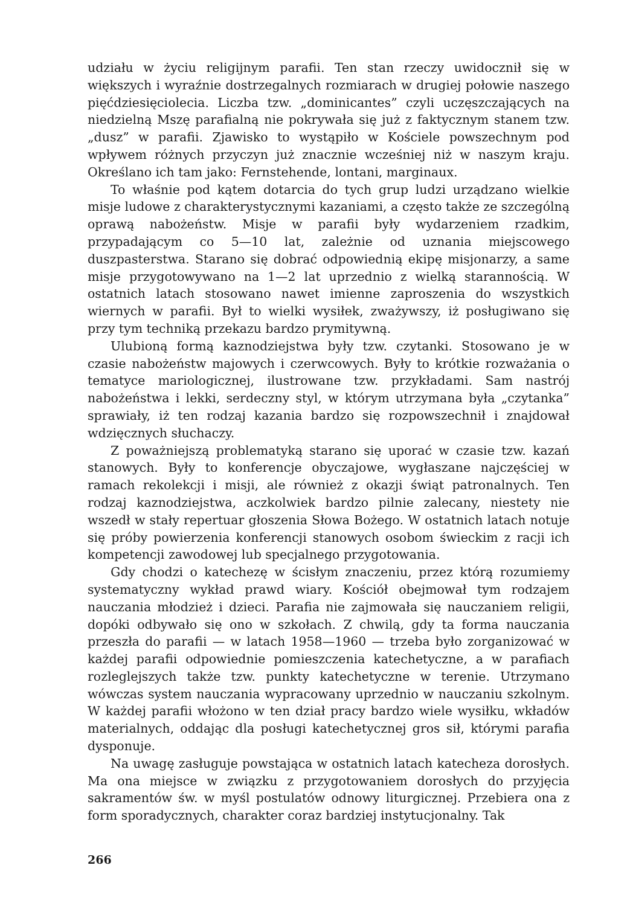udziału w życiu religijnym parafii. Ten stan rzeczy uwidocznił się w większych i wyraźnie dostrzegalnych rozmiarach w drugiej połowie naszego pięćdziesięciolecia. Liczba tzw. „dominicantes” czyli uczęszczających na niedzielną Mszę parafialną nie pokrywała się już z faktycznym stanem tzw. „dusz” w parafii. Zjawisko to wystąpiło w Kościele powszechnym pod wpływem różnych przyczyn już znacznie wcześniej niż w naszym kraju. Określano ich tam jako: Fernstehende, lontani, marginaux.
To właśnie pod kątem dotarcia do tych grup ludzi urządzano wielkie misje ludowe z charakterystycznymi kazaniami, a często także ze szczególną oprawą nabożeństw. Misje w parafii były wydarzeniem rzadkim, przypadającym co 5—10 lat, zależnie od uznania miejscowego duszpasterstwa. Starano się dobrać odpowiednią ekipę misjonarzy, a same misje przygotowywano na 1—2 lat uprzednio z wielką starannością. W ostatnich latach stosowano nawet imienne zaproszenia do wszystkich wiernych w parafii. Był to wielki wysiłek, zważywszy, iż posługiwano się przy tym techniką przekazu bardzo prymitywną.
Ulubioną formą kaznodziejstwa były tzw. czytanki. Stosowano je w czasie nabożeństw majowych i czerwcowych. Były to krótkie rozważania o tematyce mariologicznej, ilustrowane tzw. przykładami. Sam nastrój nabożeństwa i lekki, serdeczny styl, w którym utrzymana była „czytanka” sprawiały, iż ten rodzaj kazania bardzo się rozpowszechnił i znajdował wdzięcznych słuchaczy.
Z poważniejszą problematyką starano się uporać w czasie tzw. kazań stanowych. Były to konferencje obyczajowe, wygłaszane najczęściej w ramach rekolekcji i misji, ale również z okazji świąt patronalnych. Ten rodzaj kaznodziejstwa, aczkolwiek bardzo pilnie zalecany, niestety nie wszedł w stały repertuar głoszenia Słowa Bożego. W ostatnich latach notuje się próby powierzenia konferencji stanowych osobom świeckim z racji ich kompetencji zawodowej lub specjalnego przygotowania.
Gdy chodzi o katechezę w ścisłym znaczeniu, przez którą rozumiemy systematyczny wykład prawd wiary. Kościół obejmował tym rodzajem nauczania młodzież i dzieci. Parafia nie zajmowała się nauczaniem religii, dopóki odbywało się ono w szkołach. Z chwilą, gdy ta forma nauczania przeszła do parafii — w latach 1958—1960 — trzeba było zorganizować w każdej parafii odpowiednie pomieszczenia katechetyczne, a w parafiach rozleglejszych także tzw. punkty katechetyczne w terenie. Utrzymano wówczas system nauczania wypracowany uprzednio w nauczaniu szkolnym. W każdej parafii włożono w ten dział pracy bardzo wiele wysiłku, wkładów materialnych, oddając dla posługi katechetycznej gros sił, którymi parafia dysponuje.
Na uwagę zasługuje powstająca w ostatnich latach katecheza dorosłych. Ma ona miejsce w związku z przygotowaniem dorosłych do przyjęcia sakramentów św. w myśl postulatów odnowy liturgicznej. Przebiera ona z form sporadycznych, charakter coraz bardziej instytucjonalny. Tak
266